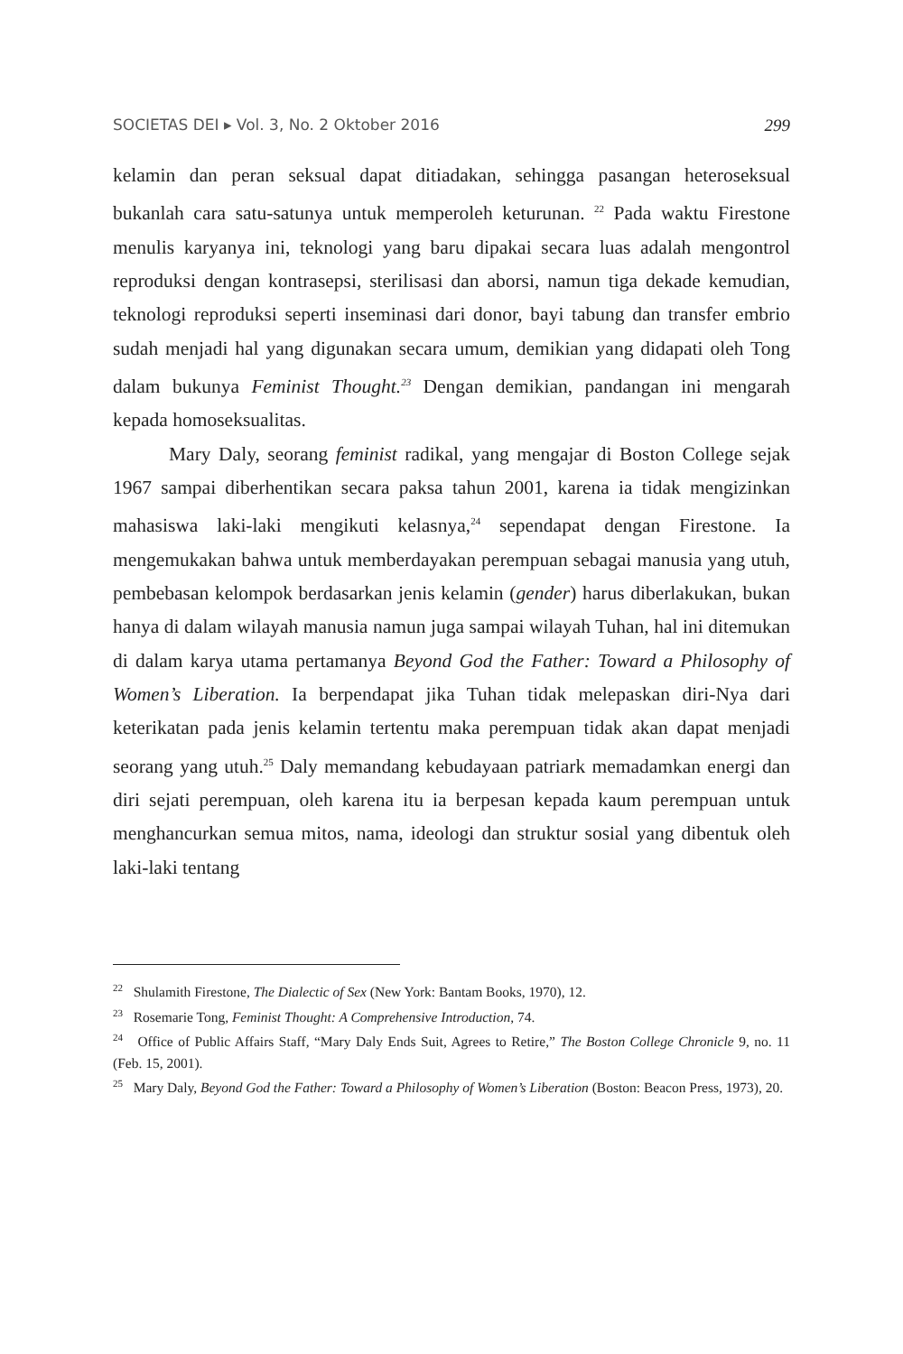SOCIETAS DEI ▸ Vol. 3, No. 2 Oktober 2016 299
kelamin dan peran seksual dapat ditiadakan, sehingga pasangan heteroseksual bukanlah cara satu-satunya untuk memperoleh keturunan. <sup>22</sup> Pada waktu Firestone menulis karyanya ini, teknologi yang baru dipakai secara luas adalah mengontrol reproduksi dengan kontrasepsi, sterilisasi dan aborsi, namun tiga dekade kemudian, teknologi reproduksi seperti inseminasi dari donor, bayi tabung dan transfer embrio sudah menjadi hal yang digunakan secara umum, demikian yang didapati oleh Tong dalam bukunya Feminist Thought.<sup>23</sup> Dengan demikian, pandangan ini mengarah kepada homoseksualitas.
Mary Daly, seorang feminist radikal, yang mengajar di Boston College sejak 1967 sampai diberhentikan secara paksa tahun 2001, karena ia tidak mengizinkan mahasiswa laki-laki mengikuti kelasnya,<sup>24</sup> sependapat dengan Firestone. Ia mengemukakan bahwa untuk memberdayakan perempuan sebagai manusia yang utuh, pembebasan kelompok berdasarkan jenis kelamin (gender) harus diberlakukan, bukan hanya di dalam wilayah manusia namun juga sampai wilayah Tuhan, hal ini ditemukan di dalam karya utama pertamanya Beyond God the Father: Toward a Philosophy of Women’s Liberation. Ia berpendapat jika Tuhan tidak melepaskan diri-Nya dari keterikatan pada jenis kelamin tertentu maka perempuan tidak akan dapat menjadi seorang yang utuh.<sup>25</sup> Daly memandang kebudayaan patriark memadamkan energi dan diri sejati perempuan, oleh karena itu ia berpesan kepada kaum perempuan untuk menghancurkan semua mitos, nama, ideologi dan struktur sosial yang dibentuk oleh laki-laki tentang
<sup>22</sup> Shulamith Firestone, The Dialectic of Sex (New York: Bantam Books, 1970), 12.
<sup>23</sup> Rosemarie Tong, Feminist Thought: A Comprehensive Introduction, 74.
<sup>24</sup> Office of Public Affairs Staff, “Mary Daly Ends Suit, Agrees to Retire,” The Boston College Chronicle 9, no. 11 (Feb. 15, 2001).
<sup>25</sup> Mary Daly, Beyond God the Father: Toward a Philosophy of Women’s Liberation (Boston: Beacon Press, 1973), 20.